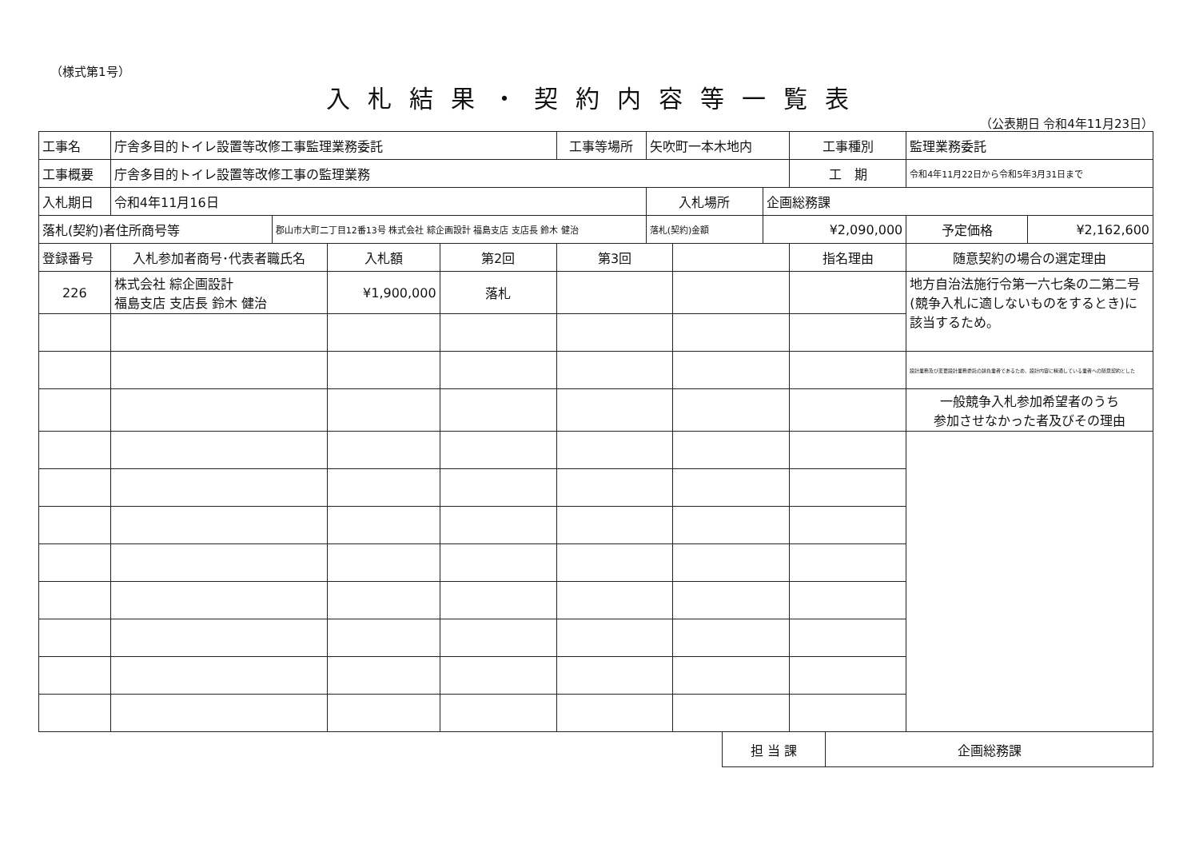（様式第1号）
入札結果・契約内容等一覧表
（公表期日 令和4年11月23日）
| 工事名 | 庁舎多目的トイレ設置等改修工事監理業務委託 | | | | 工事等場所 | 矢吹町一本木地内 | | | 工事種別 | 監理業務委託 | |
| 工事概要 | 庁舎多目的トイレ設置等改修工事の監理業務 | | | | | | | | 工 期 | 令和4年11月22日から令和5年3月31日まで | |
| 入札期日 | 令和4年11月16日 | | | | | 入札場所 | | 企画総務課 | | | |
| 落札(契約)者住所商号等 | | 郡山市大町二丁目12番13号 株式会社 綜企画設計 福島支店 支店長 鈴木 健治 | | | | 落札(契約)金額 | | ¥2,090,000 | | 予定価格 | ¥2,162,600 |
| 登録番号 | 入札参加者商号･代表者職氏名 | | 入札額 | 第2回 | 第3回 | | | | 指名理由 | 随意契約の場合の選定理由 | |
| 226 | 株式会社 綜企画設計 福島支店 支店長 鈴木 健治 | | ¥1,900,000 | 落札 | | | | | | 地方自治法施行令第一六七条の二第二号(競争入札に適しないものをするとき)に該当するため。 | |
| | | | | | | | | | | 設計業務及び変更設計業務委託の請負業者であるため、設計内容に精通している業者への随意契約とした | |
| | | | | | | | | | | 一般競争入札参加希望者のうち 参加させなかった者及びその理由 | |
| 担 当 課 | 企画総務課 |